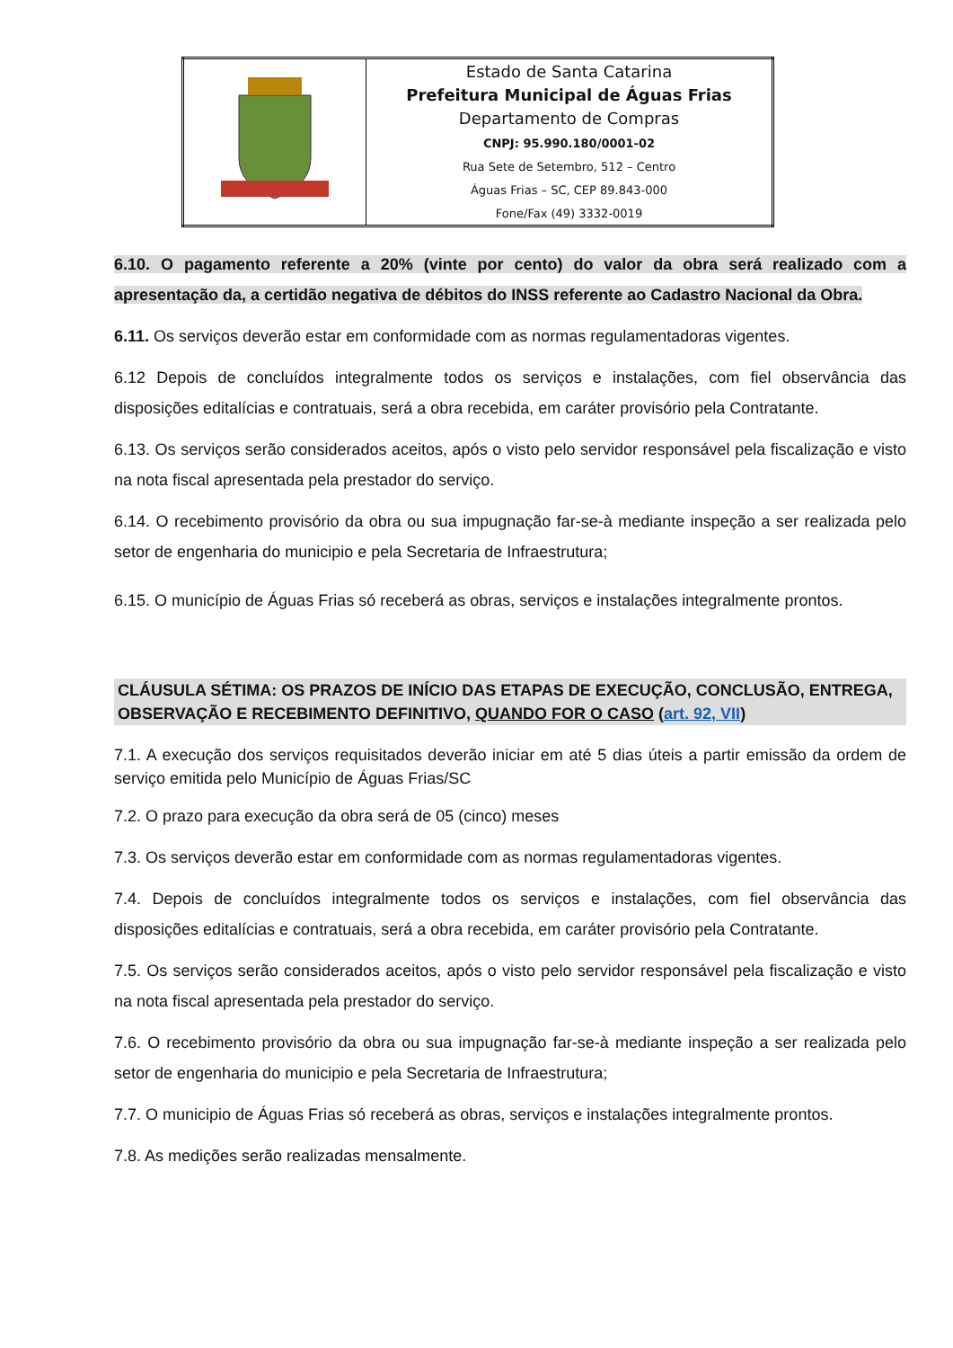| | Estado de Santa Catarina Prefeitura Municipal de Águas Frias Departamento de Compras CNPJ: 95.990.180/0001-02 Rua Sete de Setembro, 512 – Centro Águas Frias – SC, CEP 89.843-000 Fone/Fax (49) 3332-0019 |
6.10. O pagamento referente a 20% (vinte por cento) do valor da obra será realizado com a apresentação da, a certidão negativa de débitos do INSS referente ao Cadastro Nacional da Obra.
6.11. Os serviços deverão estar em conformidade com as normas regulamentadoras vigentes.
6.12 Depois de concluídos integralmente todos os serviços e instalações, com fiel observância das disposições editalícias e contratuais, será a obra recebida, em caráter provisório pela Contratante.
6.13. Os serviços serão considerados aceitos, após o visto pelo servidor responsável pela fiscalização e visto na nota fiscal apresentada pela prestador do serviço.
6.14. O recebimento provisório da obra ou sua impugnação far-se-à mediante inspeção a ser realizada pelo setor de engenharia do municipio e pela Secretaria de Infraestrutura;
6.15. O município de Águas Frias só receberá as obras, serviços e instalações integralmente prontos.
CLÁUSULA SÉTIMA: OS PRAZOS DE INÍCIO DAS ETAPAS DE EXECUÇÃO, CONCLUSÃO, ENTREGA, OBSERVAÇÃO E RECEBIMENTO DEFINITIVO, QUANDO FOR O CASO (art. 92, VII)
7.1. A execução dos serviços requisitados deverão iniciar em até 5 dias úteis a partir emissão da ordem de serviço emitida pelo Município de Águas Frias/SC
7.2. O prazo para execução da obra será de 05 (cinco) meses
7.3. Os serviços deverão estar em conformidade com as normas regulamentadoras vigentes.
7.4. Depois de concluídos integralmente todos os serviços e instalações, com fiel observância das disposições editalícias e contratuais, será a obra recebida, em caráter provisório pela Contratante.
7.5. Os serviços serão considerados aceitos, após o visto pelo servidor responsável pela fiscalização e visto na nota fiscal apresentada pela prestador do serviço.
7.6. O recebimento provisório da obra ou sua impugnação far-se-à mediante inspeção a ser realizada pelo setor de engenharia do municipio e pela Secretaria de Infraestrutura;
7.7. O municipio de Águas Frias só receberá as obras, serviços e instalações integralmente prontos.
7.8. As medições serão realizadas mensalmente.